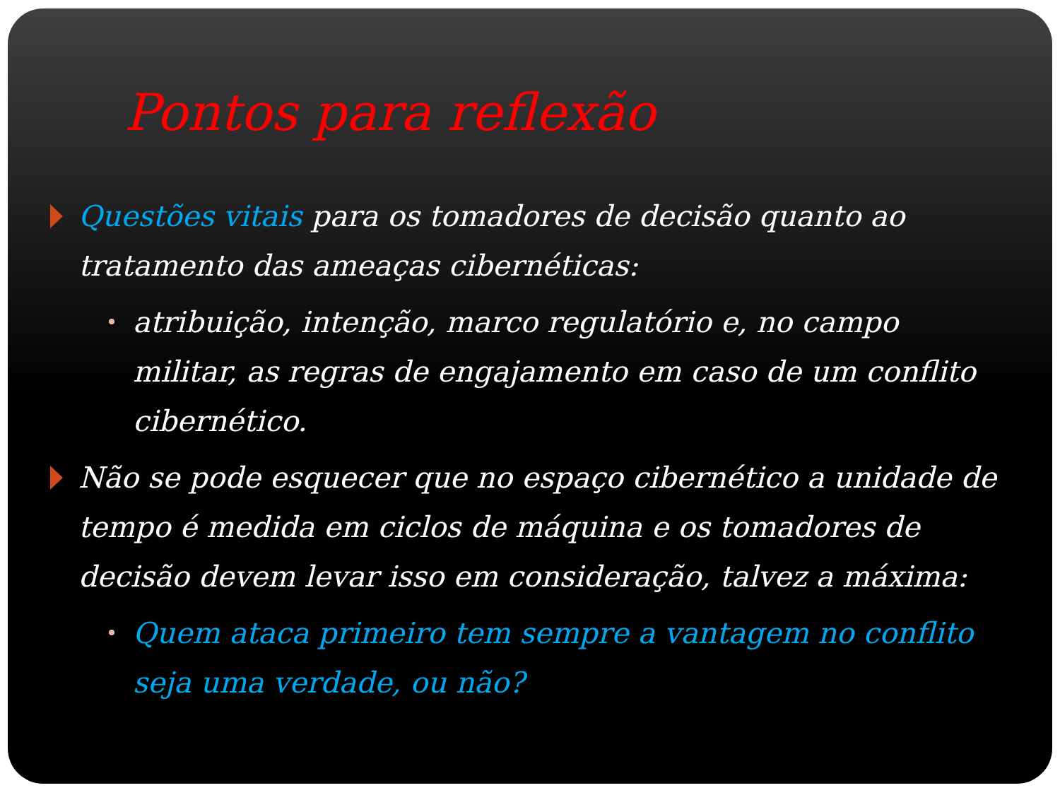Pontos para reflexão
Questões vitais para os tomadores de decisão quanto ao tratamento das ameaças cibernéticas:
atribuição, intenção, marco regulatório e, no campo militar, as regras de engajamento em caso de um conflito cibernético.
Não se pode esquecer que no espaço cibernético a unidade de tempo é medida em ciclos de máquina e os tomadores de decisão devem levar isso em consideração, talvez a máxima:
Quem ataca primeiro tem sempre a vantagem no conflito seja uma verdade, ou não?